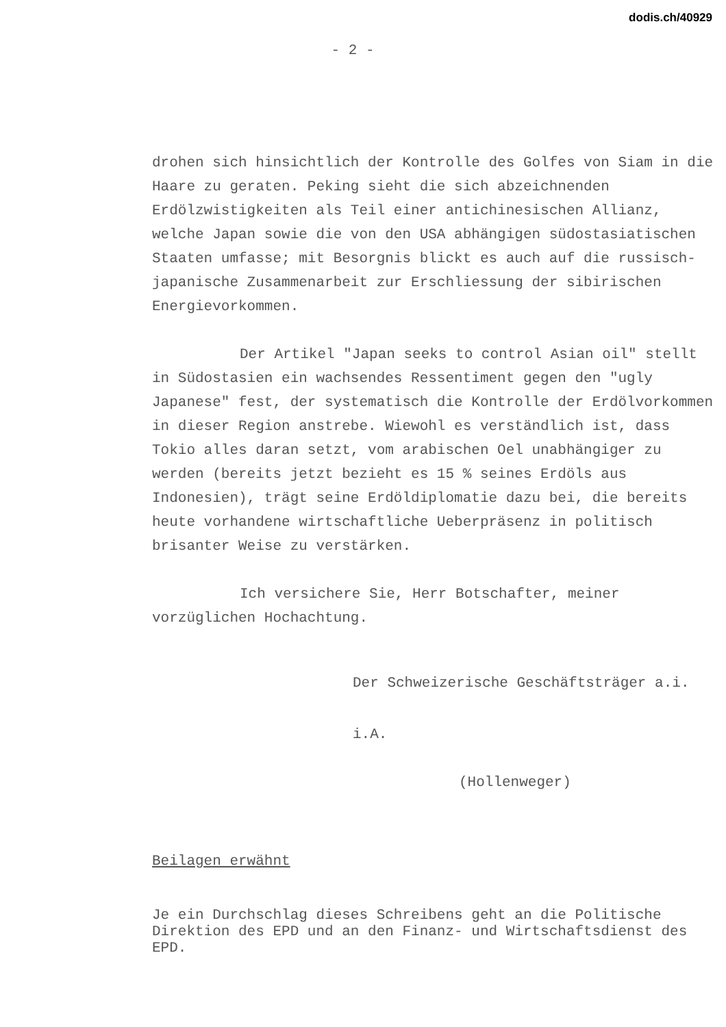dodis.ch/40929
- 2 -
drohen sich hinsichtlich der Kontrolle des Golfes von Siam in die Haare zu geraten. Peking sieht die sich abzeichnenden Erdölzwistigkeiten als Teil einer antichinesischen Allianz, welche Japan sowie die von den USA abhängigen südostasiatischen Staaten umfasse; mit Besorgnis blickt es auch auf die russisch-japanische Zusammenarbeit zur Erschliessung der sibirischen Energievorkommen.
Der Artikel "Japan seeks to control Asian oil" stellt in Südostasien ein wachsendes Ressentiment gegen den "ugly Japanese" fest, der systematisch die Kontrolle der Erdölvorkommen in dieser Region anstrebe. Wiewohl es verständlich ist, dass Tokio alles daran setzt, vom arabischen Oel unabhängiger zu werden (bereits jetzt bezieht es 15 % seines Erdöls aus Indonesien), trägt seine Erdöldiplomatie dazu bei, die bereits heute vorhandene wirtschaftliche Ueberpräsenz in politisch brisanter Weise zu verstärken.
Ich versichere Sie, Herr Botschafter, meiner vorzüglichen Hochachtung.
Der Schweizerische Geschäftsträger a.i.
i.A.
(Hollenweger)
Beilagen erwähnt
Je ein Durchschlag dieses Schreibens geht an die Politische Direktion des EPD und an den Finanz- und Wirtschaftsdienst des EPD.